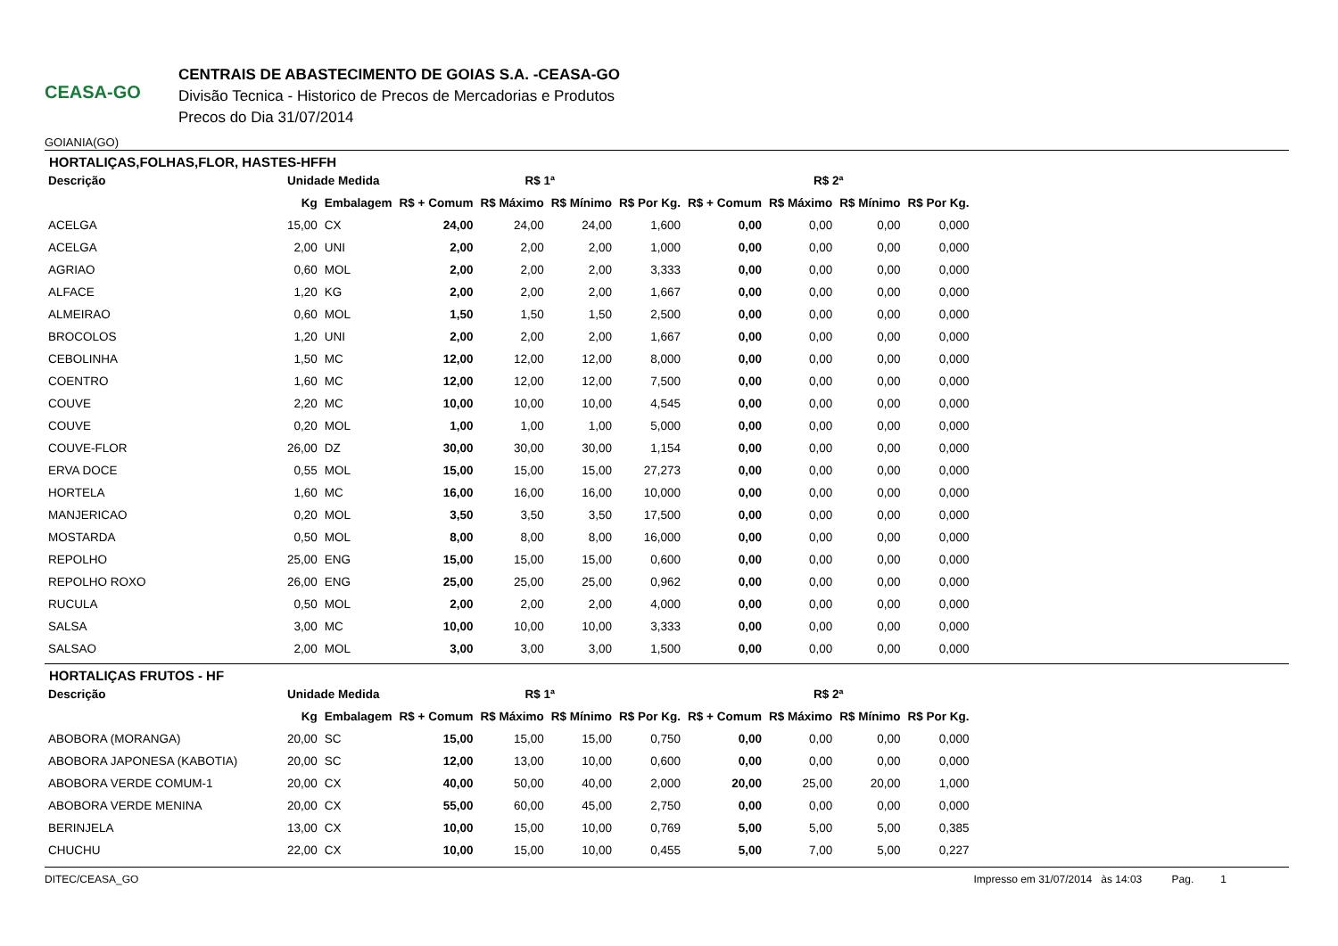CEASA-GO
GOIANIA(GO)
CENTRAIS DE ABASTECIMENTO DE GOIAS S.A. -CEASA-GO
Divisão Tecnica - Historico de Precos de Mercadorias e Produtos
Precos do Dia 31/07/2014
HORTALIÇAS,FOLHAS,FLOR, HASTES-HFFH
| Descrição | Unidade Medida | | R$ 1ª | | | | R$ 2ª | | | |
| --- | --- | --- | --- | --- | --- | --- | --- | --- | --- | --- |
| | Kg | Embalagem | R$ + Comum | R$ Máximo | R$ Mínimo | R$ Por Kg. | R$ + Comum | R$ Máximo | R$ Mínimo | R$ Por Kg. |
| ACELGA | 15,00 | CX | 24,00 | 24,00 | 24,00 | 1,600 | 0,00 | 0,00 | 0,00 | 0,000 |
| ACELGA | 2,00 | UNI | 2,00 | 2,00 | 2,00 | 1,000 | 0,00 | 0,00 | 0,00 | 0,000 |
| AGRIAO | 0,60 | MOL | 2,00 | 2,00 | 2,00 | 3,333 | 0,00 | 0,00 | 0,00 | 0,000 |
| ALFACE | 1,20 | KG | 2,00 | 2,00 | 2,00 | 1,667 | 0,00 | 0,00 | 0,00 | 0,000 |
| ALMEIRAO | 0,60 | MOL | 1,50 | 1,50 | 1,50 | 2,500 | 0,00 | 0,00 | 0,00 | 0,000 |
| BROCOLOS | 1,20 | UNI | 2,00 | 2,00 | 2,00 | 1,667 | 0,00 | 0,00 | 0,00 | 0,000 |
| CEBOLINHA | 1,50 | MC | 12,00 | 12,00 | 12,00 | 8,000 | 0,00 | 0,00 | 0,00 | 0,000 |
| COENTRO | 1,60 | MC | 12,00 | 12,00 | 12,00 | 7,500 | 0,00 | 0,00 | 0,00 | 0,000 |
| COUVE | 2,20 | MC | 10,00 | 10,00 | 10,00 | 4,545 | 0,00 | 0,00 | 0,00 | 0,000 |
| COUVE | 0,20 | MOL | 1,00 | 1,00 | 1,00 | 5,000 | 0,00 | 0,00 | 0,00 | 0,000 |
| COUVE-FLOR | 26,00 | DZ | 30,00 | 30,00 | 30,00 | 1,154 | 0,00 | 0,00 | 0,00 | 0,000 |
| ERVA DOCE | 0,55 | MOL | 15,00 | 15,00 | 15,00 | 27,273 | 0,00 | 0,00 | 0,00 | 0,000 |
| HORTELA | 1,60 | MC | 16,00 | 16,00 | 16,00 | 10,000 | 0,00 | 0,00 | 0,00 | 0,000 |
| MANJERICAO | 0,20 | MOL | 3,50 | 3,50 | 3,50 | 17,500 | 0,00 | 0,00 | 0,00 | 0,000 |
| MOSTARDA | 0,50 | MOL | 8,00 | 8,00 | 8,00 | 16,000 | 0,00 | 0,00 | 0,00 | 0,000 |
| REPOLHO | 25,00 | ENG | 15,00 | 15,00 | 15,00 | 0,600 | 0,00 | 0,00 | 0,00 | 0,000 |
| REPOLHO ROXO | 26,00 | ENG | 25,00 | 25,00 | 25,00 | 0,962 | 0,00 | 0,00 | 0,00 | 0,000 |
| RUCULA | 0,50 | MOL | 2,00 | 2,00 | 2,00 | 4,000 | 0,00 | 0,00 | 0,00 | 0,000 |
| SALSA | 3,00 | MC | 10,00 | 10,00 | 10,00 | 3,333 | 0,00 | 0,00 | 0,00 | 0,000 |
| SALSAO | 2,00 | MOL | 3,00 | 3,00 | 3,00 | 1,500 | 0,00 | 0,00 | 0,00 | 0,000 |
HORTALIÇAS FRUTOS - HF
| Descrição | Unidade Medida | | R$ 1ª | | | | R$ 2ª | | | |
| --- | --- | --- | --- | --- | --- | --- | --- | --- | --- | --- |
| | Kg | Embalagem | R$ + Comum | R$ Máximo | R$ Mínimo | R$ Por Kg. | R$ + Comum | R$ Máximo | R$ Mínimo | R$ Por Kg. |
| ABOBORA (MORANGA) | 20,00 | SC | 15,00 | 15,00 | 15,00 | 0,750 | 0,00 | 0,00 | 0,00 | 0,000 |
| ABOBORA JAPONESA (KABOTIA) | 20,00 | SC | 12,00 | 13,00 | 10,00 | 0,600 | 0,00 | 0,00 | 0,00 | 0,000 |
| ABOBORA VERDE COMUM-1 | 20,00 | CX | 40,00 | 50,00 | 40,00 | 2,000 | 20,00 | 25,00 | 20,00 | 1,000 |
| ABOBORA VERDE MENINA | 20,00 | CX | 55,00 | 60,00 | 45,00 | 2,750 | 0,00 | 0,00 | 0,00 | 0,000 |
| BERINJELA | 13,00 | CX | 10,00 | 15,00 | 10,00 | 0,769 | 5,00 | 5,00 | 5,00 | 0,385 |
| CHUCHU | 22,00 | CX | 10,00 | 15,00 | 10,00 | 0,455 | 5,00 | 7,00 | 5,00 | 0,227 |
DITEC/CEASA_GO Impresso em 31/07/2014 às 14:03 Pag. 1